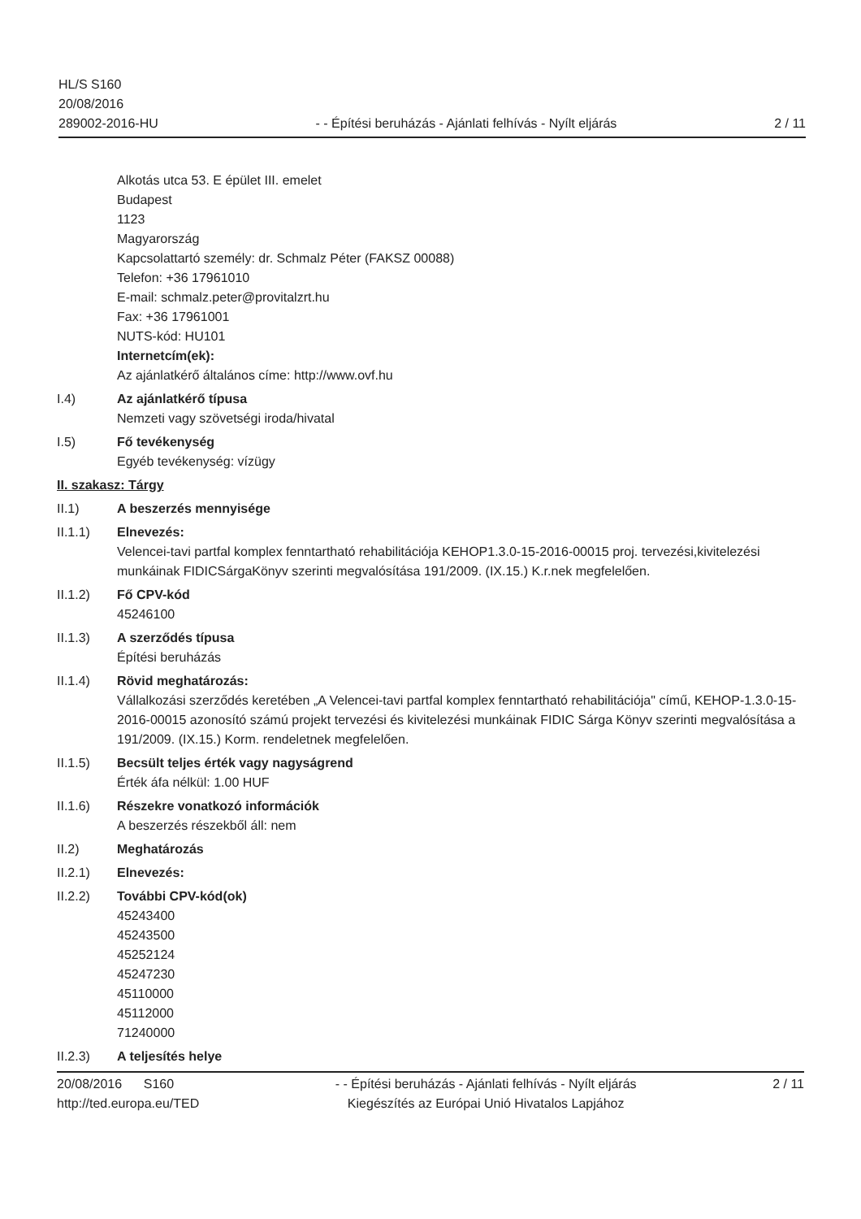HL/S S160
20/08/2016
289002-2016-HU
- - Építési beruházás - Ajánlati felhívás - Nyílt eljárás
2 / 11
Alkotás utca 53. E épület III. emelet
Budapest
1123
Magyarország
Kapcsolattartó személy: dr. Schmalz Péter (FAKSZ 00088)
Telefon: +36 17961010
E-mail: schmalz.peter@provitalzrt.hu
Fax: +36 17961001
NUTS-kód: HU101
Internetcím(ek):
Az ajánlatkérő általános címe: http://www.ovf.hu
I.4) Az ajánlatkérő típusa
Nemzeti vagy szövetségi iroda/hivatal
I.5) Fő tevékenység
Egyéb tevékenység: vízügy
II. szakasz: Tárgy
II.1) A beszerzés mennyisége
II.1.1) Elnevezés:
Velencei-tavi partfal komplex fenntartható rehabilitációja KEHOP1.3.0-15-2016-00015 proj. tervezési,kivitelezési munkáinak FIDICSárgaKönyv szerinti megvalósítása 191/2009. (IX.15.) K.r.nek megfelelően.
II.1.2) Fő CPV-kód
45246100
II.1.3) A szerződés típusa
Építési beruházás
II.1.4) Rövid meghatározás:
Vállalkozási szerződés keretében „A Velencei-tavi partfal komplex fenntartható rehabilitációja" című, KEHOP-1.3.0-15-2016-00015 azonosító számú projekt tervezési és kivitelezési munkáinak FIDIC Sárga Könyv szerinti megvalósítása a 191/2009. (IX.15.) Korm. rendeletnek megfelelően.
II.1.5) Becsült teljes érték vagy nagyságrend
Érték áfa nélkül: 1.00 HUF
II.1.6) Részekre vonatkozó információk
A beszerzés részekből áll: nem
II.2) Meghatározás
II.2.1) Elnevezés:
II.2.2) További CPV-kód(ok)
45243400
45243500
45252124
45247230
45110000
45112000
71240000
II.2.3) A teljesítés helye
20/08/2016 S160
http://ted.europa.eu/TED
- - Építési beruházás - Ajánlati felhívás - Nyílt eljárás
Kiegészítés az Európai Unió Hivatalos Lapjához
2 / 11